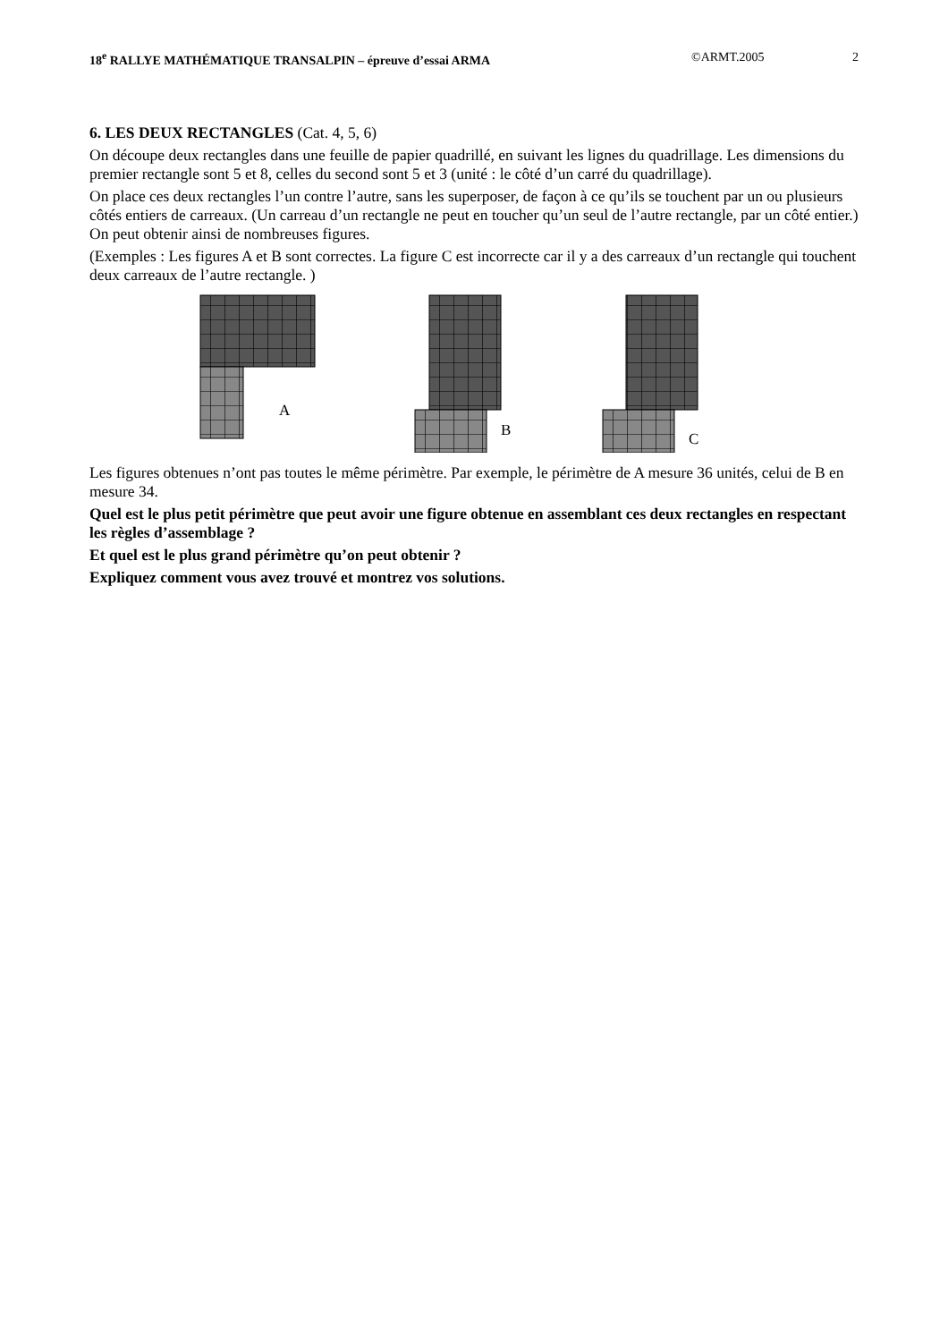18<sup>e</sup> RALLYE MATHÉMATIQUE TRANSALPIN – épreuve d’essai ARMA ©ARMT.2005 2
6. LES DEUX RECTANGLES (Cat. 4, 5, 6)
On découpe deux rectangles dans une feuille de papier quadrillé, en suivant les lignes du quadrillage. Les dimensions du premier rectangle sont 5 et 8, celles du second sont 5 et 3 (unité : le côté d’un carré du quadrillage).
On place ces deux rectangles l’un contre l’autre, sans les superposer, de façon à ce qu’ils se touchent par un ou plusieurs côtés entiers de carreaux. (Un carreau d’un rectangle ne peut en toucher qu’un seul de l’autre rectangle, par un côté entier.) On peut obtenir ainsi de nombreuses figures.
(Exemples : Les figures A et B sont correctes. La figure C est incorrecte car il y a des carreaux d’un rectangle qui touchent deux carreaux de l’autre rectangle. )
A
B
C
Les figures obtenues n’ont pas toutes le même périmètre. Par exemple, le périmètre de A mesure 36 unités, celui de B en mesure 34.
Quel est le plus petit périmètre que peut avoir une figure obtenue en assemblant ces deux rectangles en respectant les règles d’assemblage ?
Et quel est le plus grand périmètre qu’on peut obtenir ?
Expliquez comment vous avez trouvé et montrez vos solutions.